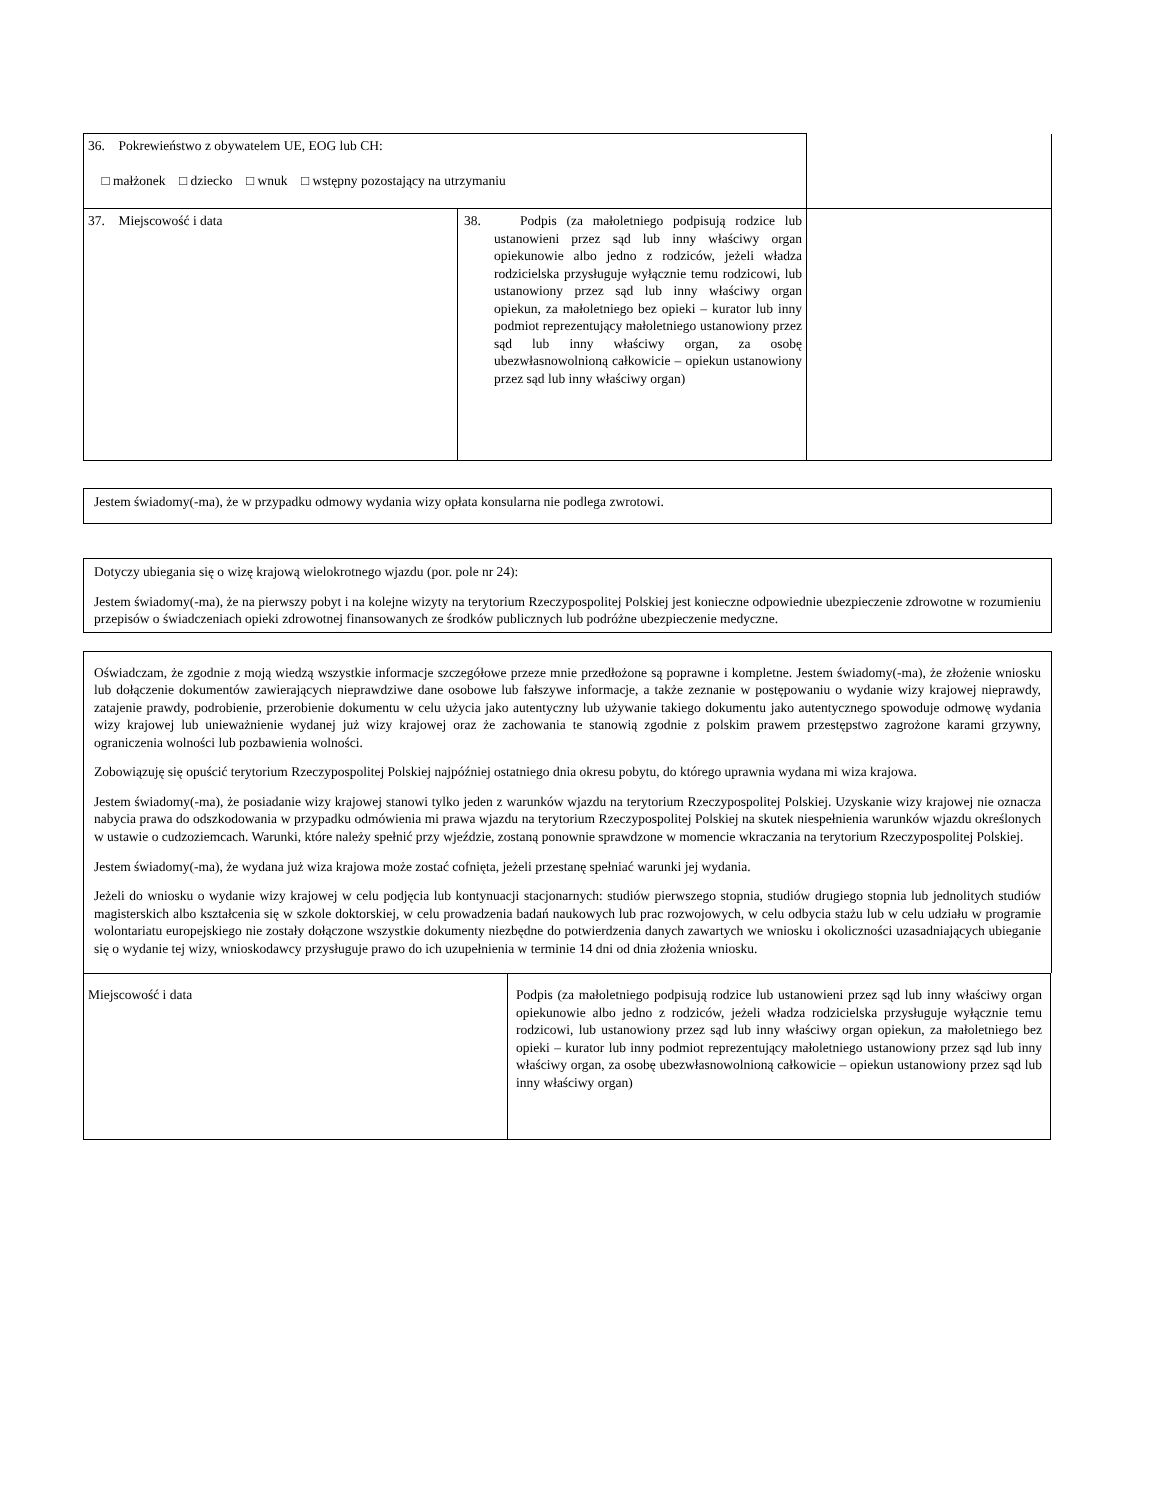| 36. Pokrewieństwo z obywatelem UE, EOG lub CH: □ małżonek □ dziecko □ wnuk □ wstępny pozostający na utrzymaniu | | |
| 37. Miejscowość i data | 38. Podpis (za małoletniego podpisują rodzice lub ustanowieni przez sąd lub inny właściwy organ opiekunowie albo jedno z rodziców, jeżeli władza rodzicielska przysługuje wyłącznie temu rodzicowi, lub ustanowiony przez sąd lub inny właściwy organ opiekun, za małoletniego bez opieki – kurator lub inny podmiot reprezentujący małoletniego ustanowiony przez sąd lub inny właściwy organ, za osobę ubezwłasnowolnioną całkowicie – opiekun ustanowiony przez sąd lub inny właściwy organ) | |
Jestem świadomy(-ma), że w przypadku odmowy wydania wizy opłata konsularna nie podlega zwrotowi.
Dotyczy ubiegania się o wizę krajową wielokrotnego wjazdu (por. pole nr 24):
Jestem świadomy(-ma), że na pierwszy pobyt i na kolejne wizyty na terytorium Rzeczypospolitej Polskiej jest konieczne odpowiednie ubezpieczenie zdrowotne w rozumieniu przepisów o świadczeniach opieki zdrowotnej finansowanych ze środków publicznych lub podróżne ubezpieczenie medyczne.
Oświadczam, że zgodnie z moją wiedzą wszystkie informacje szczegółowe przeze mnie przedłożone są poprawne i kompletne. Jestem świadomy(-ma), że złożenie wniosku lub dołączenie dokumentów zawierających nieprawdziwe dane osobowe lub fałszywe informacje, a także zeznanie w postępowaniu o wydanie wizy krajowej nieprawdy, zatajenie prawdy, podrobienie, przerobienie dokumentu w celu użycia jako autentyczny lub używanie takiego dokumentu jako autentycznego spowoduje odmowę wydania wizy krajowej lub unieważnienie wydanej już wizy krajowej oraz że zachowania te stanowią zgodnie z polskim prawem przestępstwo zagrożone karami grzywny, ograniczenia wolności lub pozbawienia wolności.
Zobowiązuję się opuścić terytorium Rzeczypospolitej Polskiej najpóźniej ostatniego dnia okresu pobytu, do którego uprawnia wydana mi wiza krajowa.
Jestem świadomy(-ma), że posiadanie wizy krajowej stanowi tylko jeden z warunków wjazdu na terytorium Rzeczypospolitej Polskiej. Uzyskanie wizy krajowej nie oznacza nabycia prawa do odszkodowania w przypadku odmówienia mi prawa wjazdu na terytorium Rzeczypospolitej Polskiej na skutek niespełnienia warunków wjazdu określonych w ustawie o cudzoziemcach. Warunki, które należy spełnić przy wjeździe, zostaną ponownie sprawdzone w momencie wkraczania na terytorium Rzeczypospolitej Polskiej.
Jestem świadomy(-ma), że wydana już wiza krajowa może zostać cofnięta, jeżeli przestanę spełniać warunki jej wydania.
Jeżeli do wniosku o wydanie wizy krajowej w celu podjęcia lub kontynuacji stacjonarnych: studiów pierwszego stopnia, studiów drugiego stopnia lub jednolitych studiów magisterskich albo kształcenia się w szkole doktorskiej, w celu prowadzenia badań naukowych lub prac rozwojowych, w celu odbycia stażu lub w celu udziału w programie wolontariatu europejskiego nie zostały dołączone wszystkie dokumenty niezbędne do potwierdzenia danych zawartych we wniosku i okoliczności uzasadniających ubieganie się o wydanie tej wizy, wnioskodawcy przysługuje prawo do ich uzupełnienia w terminie 14 dni od dnia złożenia wniosku.
| Miejscowość i data | Podpis (za małoletniego podpisują rodzice lub ustanowieni przez sąd lub inny właściwy organ opiekunowie albo jedno z rodziców, jeżeli władza rodzicielska przysługuje wyłącznie temu rodzicowi, lub ustanowiony przez sąd lub inny właściwy organ opiekun, za małoletniego bez opieki – kurator lub inny podmiot reprezentujący małoletniego ustanowiony przez sąd lub inny właściwy organ, za osobę ubezwłasnowolnioną całkowicie – opiekun ustanowiony przez sąd lub inny właściwy organ) |